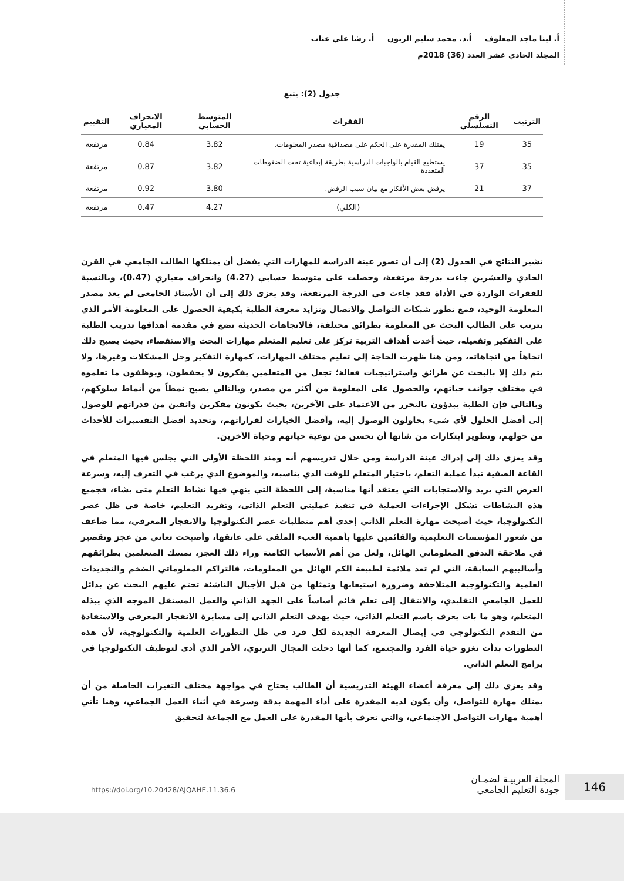أ. لينا ماجد المعلوف أ.د. محمد سليم الزبون أ. رشا علي عناب
المجلد الحادي عشر العدد (36) 2018م
جدول (2): يتبع
| الترتيب | الرقم التسلسلي | الفقرات | المتوسط الحسابي | الانحراف المعياري | التقييم |
| --- | --- | --- | --- | --- | --- |
| 35 | 19 | يمتلك المقدرة على الحكم على مصداقية مصدر المعلومات. | 3.82 | 0.84 | مرتفعة |
| 35 | 37 | يستطيع القيام بالواجبات الدراسية بطريقة إبداعية تحت الضغوطات المتعددة | 3.82 | 0.87 | مرتفعة |
| 37 | 21 | يرفض بعض الأفكار مع بيان سبب الرفض. | 3.80 | 0.92 | مرتفعة |
| | | (الكلي) | 4.27 | 0.47 | مرتفعة |
تشير النتائج في الجدول (2) إلى أن تصور عينة الدراسة للمهارات التي يفضل أن يمتلكها الطالب الجامعي في القرن الحادي والعشرين جاءت بدرجة مرتفعة، وحصلت على متوسط حسابي (4.27) وانحراف معياري (0.47)، وبالنسبة للفقرات الواردة في الأداة فقد جاءت في الدرجة المرتفعة، وقد يعزى ذلك إلى أن الأستاذ الجامعي لم يعد مصدر المعلومة الوحيد، فمع تطور شبكات التواصل والاتصال وتزايد معرفة الطلبة بكيفية الحصول على المعلومة الأمر الذي يترتب على الطالب البحث عن المعلومة بطرائق مختلفة، فالاتجاهات الحديثة تضع في مقدمة أهدافها تدريب الطلبة على التفكير وتفعيله، حيث أخذت أهداف التربية تركز على تعليم المتعلم مهارات البحث والاستقصاء، بحيث يصبح ذلك اتجاهاً من اتجاهاته، ومن هنا ظهرت الحاجة إلى تعليم مختلف المهارات، كمهارة التفكير وحل المشكلات وغيرها، ولا يتم ذلك إلا بالبحث عن طرائق واستراتيجيات فعالة؛ تجعل من المتعلمين يفكرون لا يحفظون، ويوظفون ما تعلموه في مختلف جوانب حياتهم، والحصول على المعلومة من أكثر من مصدر، وبالتالي يصبح نمطاً من أنماط سلوكهم، وبالتالي فإن الطلبة يبدؤون بالتحرر من الاعتماد على الآخرين، بحيث يكونون مفكرين واثقين من قدراتهم للوصول إلى أفضل الحلول لأي شيء يحاولون الوصول إليه، وأفضل الخيارات لقراراتهم، وتحديد أفضل التفسيرات للأحداث من حولهم، وتطوير ابتكارات من شأنها أن تحسن من نوعية حياتهم وحياة الآخرين.
وقد يعزى ذلك إلى إدراك عينة الدراسة ومن خلال تدريسهم أنه ومنذ اللحظة الأولى التي يجلس فيها المتعلم في القاعة الصفية تبدأ عملية التعلم، باختيار المتعلم للوقت الذي يناسبه، والموضوع الذي يرغب في التعرف إليه، وسرعة العرض التي يريد والاستجابات التي يعتقد أنها مناسبة، إلى اللحظة التي ينهي فيها نشاط التعلم متى يشاء، فجميع هذه النشاطات تشكل الإجراءات العملية في تنفيذ عمليتي التعلم الذاتي، وتفريد التعليم، خاصة في ظل عصر التكنولوجيا، حيث أصبحت مهارة التعلم الذاتي إحدى أهم متطلبات عصر التكنولوجيا والانفجار المعرفي، مما ضاعف من شعور المؤسسات التعليمية والقائمين عليها بأهمية العبء الملقى على عاتقها، وأصبحت تعاني من عجز وتقصير في ملاحقة التدفق المعلوماتي الهائل، ولعل من أهم الأسباب الكامنة وراء ذلك العجز، تمسك المتعلمين بطرائقهم وأساليبهم السابقة، التي لم تعد ملائمة لطبيعة الكم الهائل من المعلومات، فالتراكم المعلوماتي الضخم والتجديدات العلمية والتكنولوجية المتلاحقة وضرورة استيعابها وتمثلها من قبل الأجيال الناشئة تحتم عليهم البحث عن بدائل للعمل الجامعي التقليدي، والانتقال إلى تعلم قائم أساساً على الجهد الذاتي والعمل المستقل الموجه الذي يبذله المتعلم، وهو ما بات يعرف باسم التعلم الذاتي، حيث يهدف التعلم الذاتي إلى مسايرة الانفجار المعرفي والاستفادة من التقدم التكنولوجي في إيصال المعرفة الجديدة لكل فرد في ظل التطورات العلمية والتكنولوجية، لأن هذه التطورات بدأت تغزو حياة الفرد والمجتمع، كما أنها دخلت المجال التربوي، الأمر الذي أدى لتوظيف التكنولوجيا في برامج التعلم الذاتي.
وقد يعزى ذلك إلى معرفة أعضاء الهيئة التدريسية أن الطالب يحتاج في مواجهة مختلف التغيرات الحاصلة من أن يمتلك مهارة للتواصل، وأن يكون لديه المقدرة على أداء المهمة بدقة وسرعة في أثناء العمل الجماعي، وهنا تأتي أهمية مهارات التواصل الاجتماعي، والتي تعرف بأنها المقدرة على العمل مع الجماعة لتحقيق
146
المجلة العربيـة لضمـان
جودة التعليم الجامعي
https://doi.org/10.20428/AJQAHE.11.36.6